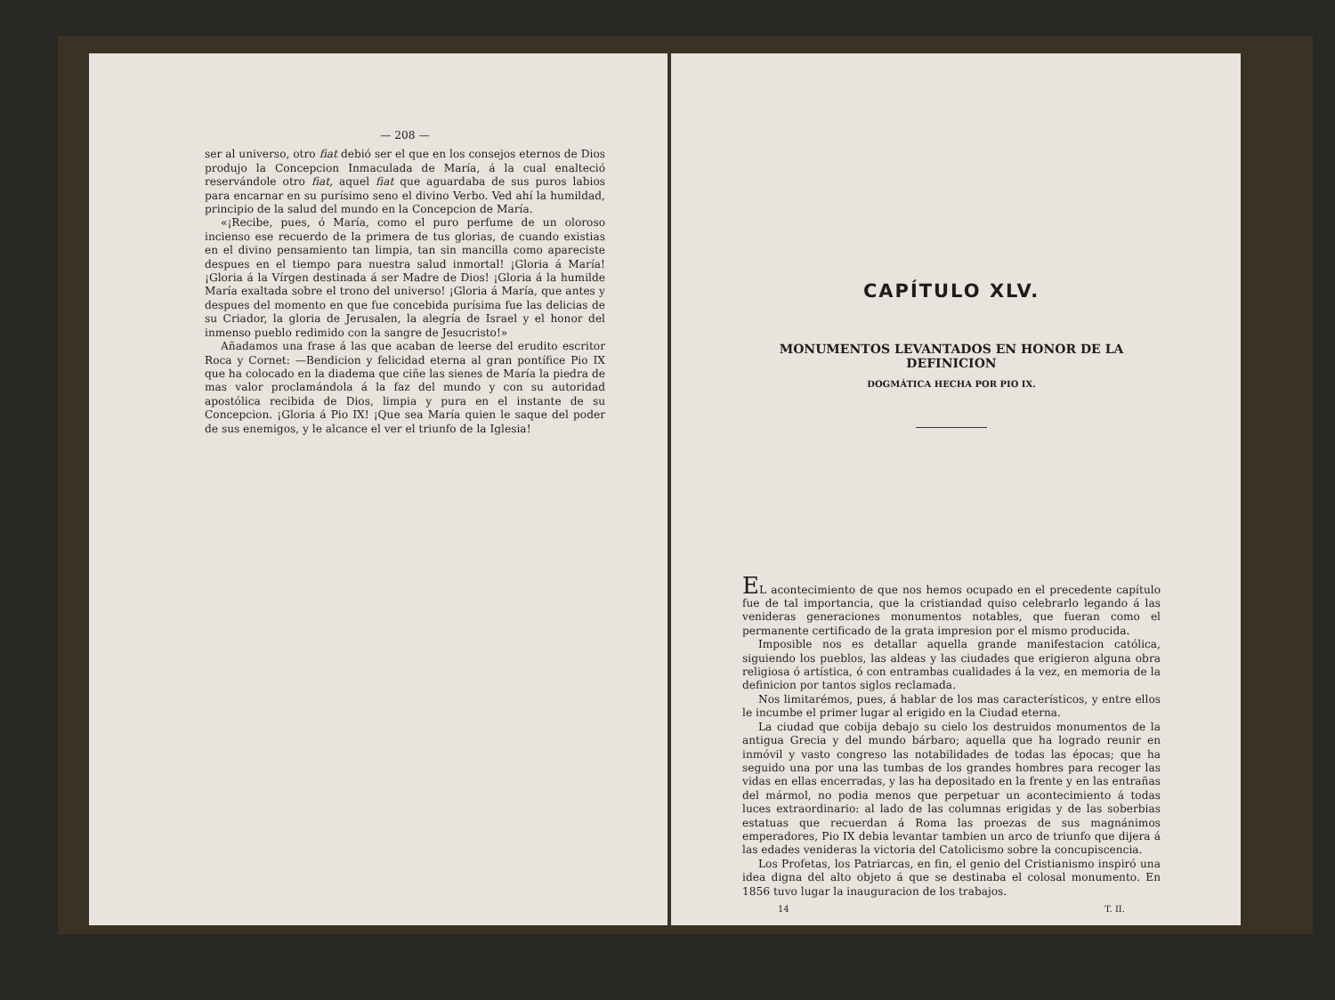— 208 —
ser al universo, otro fiat debió ser el que en los consejos eternos de Dios produjo la Concepcion Inmaculada de María, á la cual enalteció reservándole otro fiat, aquel fiat que aguardaba de sus puros labios para encarnar en su purísimo seno el divino Verbo. Ved ahí la humildad, principio de la salud del mundo en la Concepcion de María.
«¡Recibe, pues, ó María, como el puro perfume de un oloroso incienso ese recuerdo de la primera de tus glorias, de cuando existias en el divino pensamiento tan limpia, tan sin mancilla como apareciste despues en el tiempo para nuestra salud inmortal! ¡Gloria á María! ¡Gloria á la Vírgen destinada á ser Madre de Dios! ¡Gloria á la humilde María exaltada sobre el trono del universo! ¡Gloria á María, que antes y despues del momento en que fue concebida purísima fue las delicias de su Criador, la gloria de Jerusalen, la alegría de Israel y el honor del inmenso pueblo redimido con la sangre de Jesucristo!»
Añadamos una frase á las que acaban de leerse del erudito escritor Roca y Cornet: —Bendicion y felicidad eterna al gran pontífice Pio IX que ha colocado en la diadema que ciñe las sienes de María la piedra de mas valor proclamándola á la faz del mundo y con su autoridad apostólica recibida de Dios, limpia y pura en el instante de su Concepcion. ¡Gloria á Pio IX! ¡Que sea María quien le saque del poder de sus enemigos, y le alcance el ver el triunfo de la Iglesia!
CAPÍTULO XLV.
MONUMENTOS LEVANTADOS EN HONOR DE LA DEFINICION
DOGMÁTICA HECHA POR PIO IX.
EL acontecimiento de que nos hemos ocupado en el precedente capítulo fue de tal importancia, que la cristiandad quiso celebrarlo legando á las venideras generaciones monumentos notables, que fueran como el permanente certificado de la grata impresion por el mismo producida.
Imposible nos es detallar aquella grande manifestacion católica, siguiendo los pueblos, las aldeas y las ciudades que erigieron alguna obra religiosa ó artística, ó con entrambas cualidades á la vez, en memoria de la definicion por tantos siglos reclamada.
Nos limitarémos, pues, á hablar de los mas característicos, y entre ellos le incumbe el primer lugar al erigido en la Ciudad eterna.
La ciudad que cobija debajo su cielo los destruidos monumentos de la antigua Grecia y del mundo bárbaro; aquella que ha logrado reunir en inmóvil y vasto congreso las notabilidades de todas las épocas; que ha seguido una por una las tumbas de los grandes hombres para recoger las vidas en ellas encerradas, y las ha depositado en la frente y en las entrañas del mármol, no podia menos que perpetuar un acontecimiento á todas luces extraordinario: al lado de las columnas erigidas y de las soberbias estatuas que recuerdan á Roma las proezas de sus magnánimos emperadores, Pio IX debia levantar tambien un arco de triunfo que dijera á las edades venideras la victoria del Catolicismo sobre la concupiscencia.
Los Profetas, los Patriarcas, en fin, el genio del Cristianismo inspiró una idea digna del alto objeto á que se destinaba el colosal monumento. En 1856 tuvo lugar la inauguracion de los trabajos.
14 T. II.